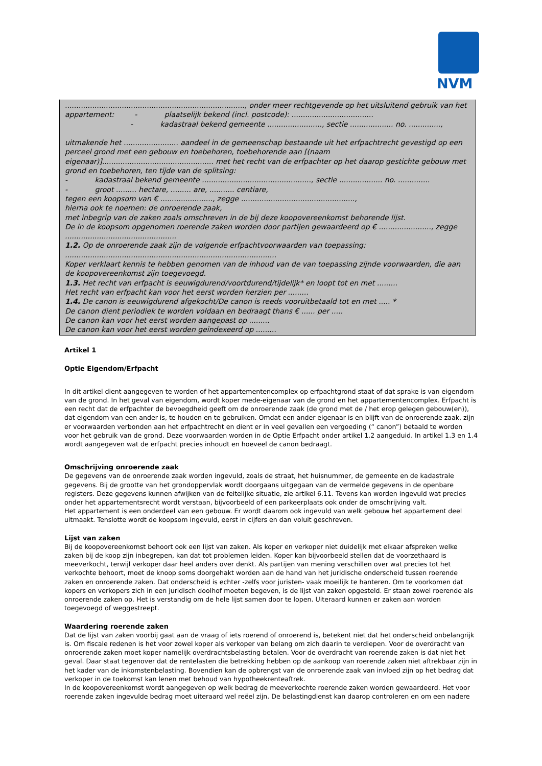NVM
..............................................................................., onder meer rechtgevende op het uitsluitend gebruik van het
appartement: - plaatselijk bekend (incl. postcode): ....................................
- kadastraal bekend gemeente ........................, sectie ................... no. ..............,
uitmakende het ........................ aandeel in de gemeenschap bestaande uit het erfpachtrecht gevestigd op een perceel grond met een gebouw en toebehoren, toebehorende aan [(naam eigenaar)]................................................. met het recht van de erfpachter op het daarop gestichte gebouw met grond en toebehoren, ten tijde van de splitsing:
- kadastraal bekend gemeente ................................................, sectie ................... no. ..............
- groot ......... hectare, ......... are, ........... centiare,
tegen een koopsom van € ......................., zegge ..................................................,
hierna ook te noemen: de onroerende zaak,
met inbegrip van de zaken zoals omschreven in de bij deze koopovereenkomst behorende lijst.
De in de koopsom opgenomen roerende zaken worden door partijen gewaardeerd op € ......................., zegge .................................................
1.2. Op de onroerende zaak zijn de volgende erfpachtvoorwaarden van toepassing:
.............................................................................................
Koper verklaart kennis te hebben genomen van de inhoud van de van toepassing zijnde voorwaarden, die aan de koopovereenkomst zijn toegevoegd.
1.3. Het recht van erfpacht is eeuwigdurend/voortdurend/tijdelijk* en loopt tot en met .........
Het recht van erfpacht kan voor het eerst worden herzien per .........
1.4. De canon is eeuwigdurend afgekocht/De canon is reeds vooruitbetaald tot en met ..... *
De canon dient periodiek te worden voldaan en bedraagt thans € ...... per .....
De canon kan voor het eerst worden aangepast op .........
De canon kan voor het eerst worden geïndexeerd op .........
Artikel 1
Optie Eigendom/Erfpacht
In dit artikel dient aangegeven te worden of het appartementencomplex op erfpachtgrond staat of dat sprake is van eigendom van de grond. In het geval van eigendom, wordt koper mede-eigenaar van de grond en het appartementencomplex. Erfpacht is een recht dat de erfpachter de bevoegdheid geeft om de onroerende zaak (de grond met de / het erop gelegen gebouw(en)), dat eigendom van een ander is, te houden en te gebruiken. Omdat een ander eigenaar is en blijft van de onroerende zaak, zijn er voorwaarden verbonden aan het erfpachtrecht en dient er in veel gevallen een vergoeding (“ canon”) betaald te worden voor het gebruik van de grond. Deze voorwaarden worden in de Optie Erfpacht onder artikel 1.2 aangeduid. In artikel 1.3 en 1.4 wordt aangegeven wat de erfpacht precies inhoudt en hoeveel de canon bedraagt.
Omschrijving onroerende zaak
De gegevens van de onroerende zaak worden ingevuld, zoals de straat, het huisnummer, de gemeente en de kadastrale gegevens. Bij de grootte van het grondoppervlak wordt doorgaans uitgegaan van de vermelde gegevens in de openbare registers. Deze gegevens kunnen afwijken van de feitelijke situatie, zie artikel 6.11. Tevens kan worden ingevuld wat precies onder het appartementsrecht wordt verstaan, bijvoorbeeld of een parkeerplaats ook onder de omschrijving valt.
Het appartement is een onderdeel van een gebouw. Er wordt daarom ook ingevuld van welk gebouw het appartement deel uitmaakt. Tenslotte wordt de koopsom ingevuld, eerst in cijfers en dan voluit geschreven.
Lijst van zaken
Bij de koopovereenkomst behoort ook een lijst van zaken. Als koper en verkoper niet duidelijk met elkaar afspreken welke zaken bij de koop zijn inbegrepen, kan dat tot problemen leiden. Koper kan bijvoorbeeld stellen dat de voorzethaard is meeverkocht, terwijl verkoper daar heel anders over denkt. Als partijen van mening verschillen over wat precies tot het verkochte behoort, moet de knoop soms doorgehakt worden aan de hand van het juridische onderscheid tussen roerende zaken en onroerende zaken. Dat onderscheid is echter -zelfs voor juristen- vaak moeilijk te hanteren. Om te voorkomen dat kopers en verkopers zich in een juridisch doolhof moeten begeven, is de lijst van zaken opgesteld. Er staan zowel roerende als onroerende zaken op. Het is verstandig om de hele lijst samen door te lopen. Uiteraard kunnen er zaken aan worden toegevoegd of weggestreept.
Waardering roerende zaken
Dat de lijst van zaken voorbij gaat aan de vraag of iets roerend of onroerend is, betekent niet dat het onderscheid onbelangrijk is. Om fiscale redenen is het voor zowel koper als verkoper van belang om zich daarin te verdiepen. Voor de overdracht van onroerende zaken moet koper namelijk overdrachtsbelasting betalen. Voor de overdracht van roerende zaken is dat niet het geval. Daar staat tegenover dat de rentelasten die betrekking hebben op de aankoop van roerende zaken niet aftrekbaar zijn in het kader van de inkomstenbelasting. Bovendien kan de opbrengst van de onroerende zaak van invloed zijn op het bedrag dat verkoper in de toekomst kan lenen met behoud van hypotheekrenteaftrek.
In de koopovereenkomst wordt aangegeven op welk bedrag de meeverkochte roerende zaken worden gewaardeerd. Het voor roerende zaken ingevulde bedrag moet uiteraard wel reëel zijn. De belastingdienst kan daarop controleren en om een nadere